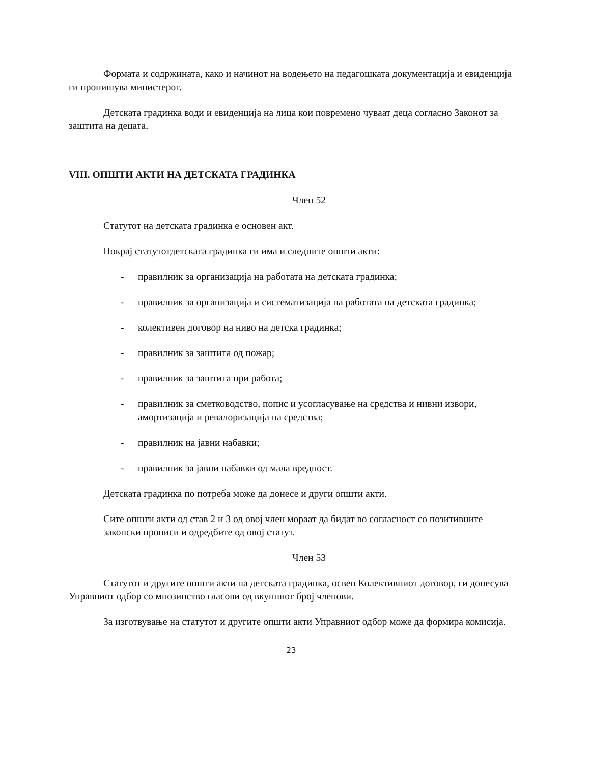Формата и содржината, како и начинот на водењето на педагошката документација и евиденција ги пропишува министерот.
Детската градинка води и евиденција на лица кои повремено чуваат деца согласно Законот за заштита на децата.
VIII. ОПШТИ АКТИ НА ДЕТСКАТА ГРАДИНКА
Член 52
Статутот на детската градинка е основен акт.
Покрај статутотдетската градинка ги има и следните општи акти:
- правилник за организација на работата на детската градинка;
- правилник за организација и систематизација на работата на детската градинка;
- колективен договор на ниво на детска градинка;
- правилник за заштита од пожар;
- правилник за заштита при работа;
- правилник за сметководство, попис и усогласување на средства и нивни извори, амортизација и ревалоризација на средства;
- правилник на јавни набавки;
- правилник за јавни набавки од мала вредност.
Детската градинка по потреба може да донесе и други општи акти.
Сите општи акти од став 2 и 3 од овој член мораат да бидат во согласност со позитивните законски прописи и одредбите од овој статут.
Член 53
Статутот и другите општи акти на детската градинка, освен Колективниот договор, ги донесува Управниот одбор со мнозинство гласови од вкупниот број членови.
За изготвување на статутот и другите општи акти Управниот одбор може да формира комисија.
23